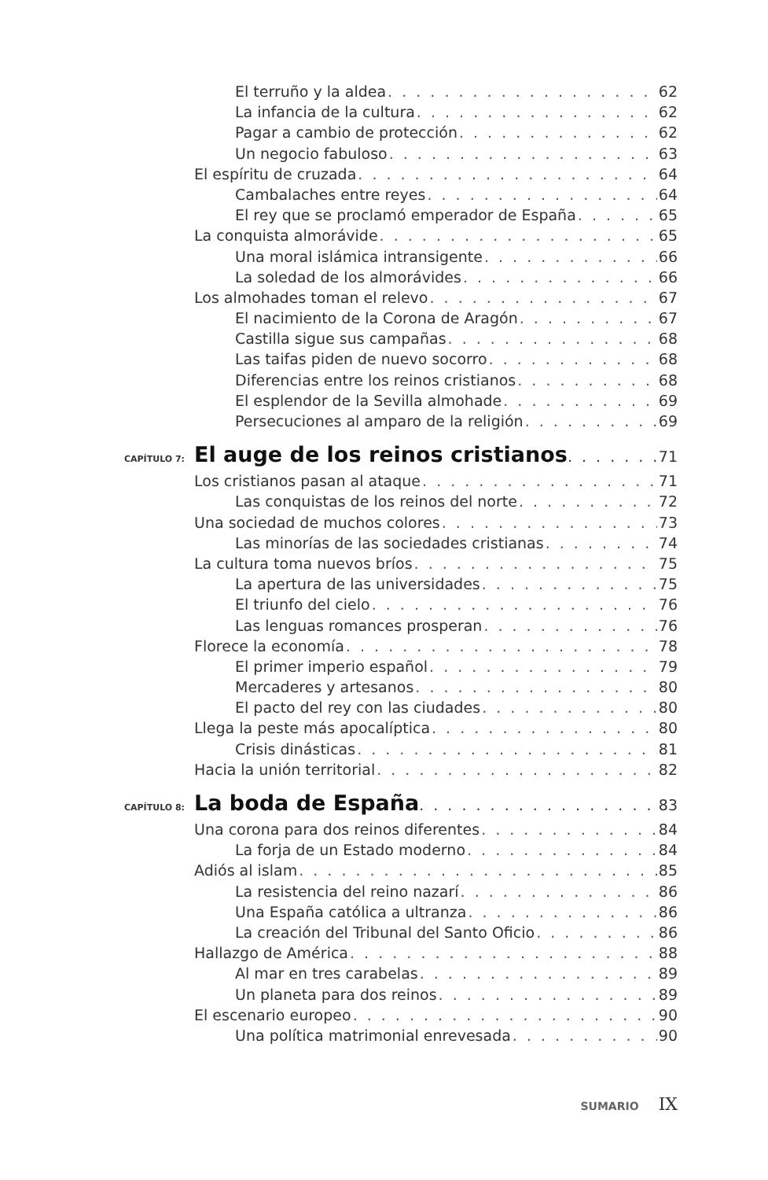El terruño y la aldea 62
La infancia de la cultura 62
Pagar a cambio de protección 62
Un negocio fabuloso 63
El espíritu de cruzada 64
Cambalaches entre reyes 64
El rey que se proclamó emperador de España 65
La conquista almorávide 65
Una moral islámica intransigente 66
La soledad de los almorávides 66
Los almohades toman el relevo 67
El nacimiento de la Corona de Aragón 67
Castilla sigue sus campañas 68
Las taifas piden de nuevo socorro 68
Diferencias entre los reinos cristianos 68
El esplendor de la Sevilla almohade 69
Persecuciones al amparo de la religión 69
CAPÍTULO 7:
El auge de los reinos cristianos 71
Los cristianos pasan al ataque 71
Las conquistas de los reinos del norte 72
Una sociedad de muchos colores 73
Las minorías de las sociedades cristianas 74
La cultura toma nuevos bríos 75
La apertura de las universidades 75
El triunfo del cielo 76
Las lenguas romances prosperan 76
Florece la economía 78
El primer imperio español 79
Mercaderes y artesanos 80
El pacto del rey con las ciudades 80
Llega la peste más apocalíptica 80
Crisis dinásticas 81
Hacia la unión territorial 82
CAPÍTULO 8:
La boda de España 83
Una corona para dos reinos diferentes 84
La forja de un Estado moderno 84
Adiós al islam 85
La resistencia del reino nazarí 86
Una España católica a ultranza 86
La creación del Tribunal del Santo Oficio 86
Hallazgo de América 88
Al mar en tres carabelas 89
Un planeta para dos reinos 89
El escenario europeo 90
Una política matrimonial enrevesada 90
SUMARIO IX